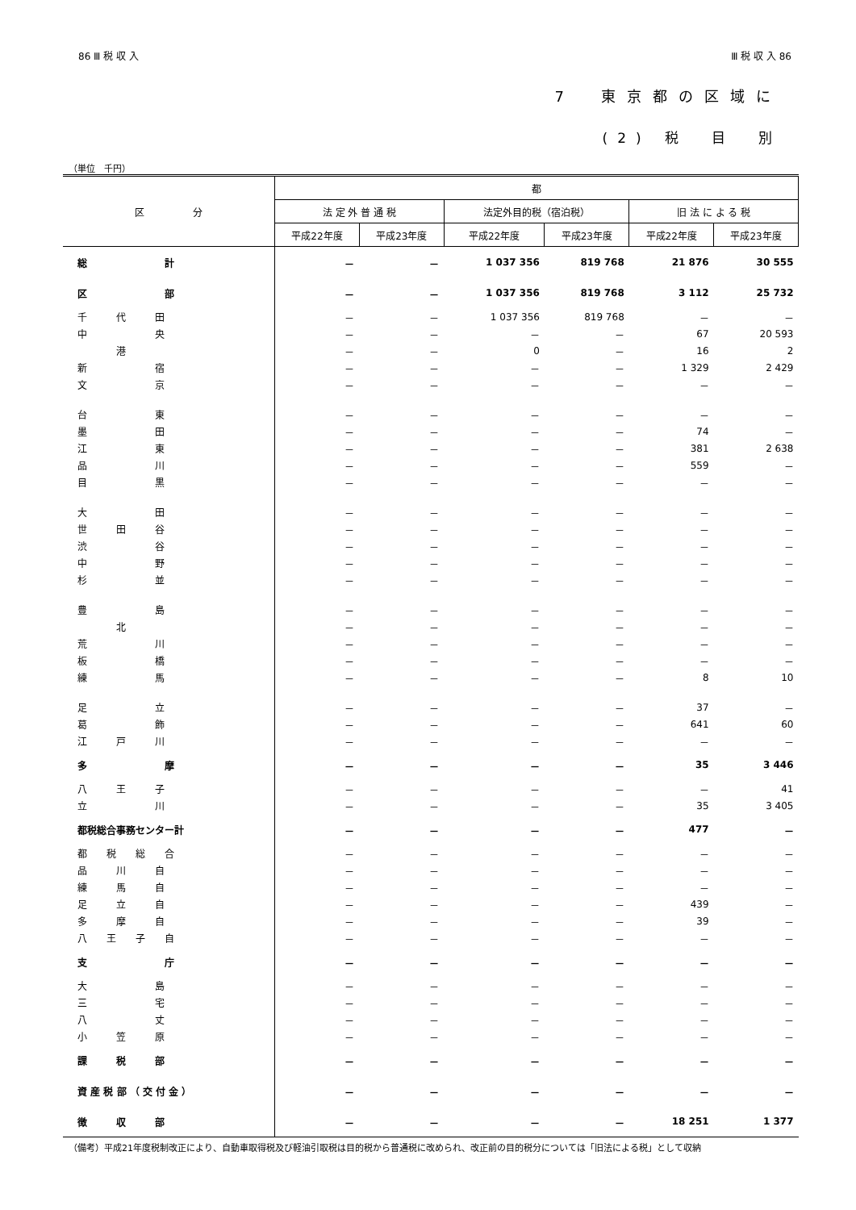86 Ⅲ 税 収 入 Ⅲ 税 収 入 86
7　東京都の区域に
(2) 税　目　別
（単位　千円）
| 区 分 | 都 | | | | | |
| --- | --- | --- | --- | --- | --- | --- |
| | 法 定 外 普 通 税 | | 法定外目的税（宿泊税） | | 旧 法 に よ る 税 | |
| | 平成22年度 | 平成23年度 | 平成22年度 | 平成23年度 | 平成22年度 | 平成23年度 |
| 総 計 | － | － | 1 037 356 | 819 768 | 21 876 | 30 555 |
| 区 部 | － | － | 1 037 356 | 819 768 | 3 112 | 25 732 |
| 千 代 田 | － | － | 1 037 356 | 819 768 | － | － |
| 中 央 | － | － | － | － | 67 | 20 593 |
| 港 | － | － | 0 | － | 16 | 2 |
| 新 宿 | － | － | － | － | 1 329 | 2 429 |
| 文 京 | － | － | － | － | － | － |
| 台 東 | － | － | － | － | － | － |
| 墨 田 | － | － | － | － | 74 | － |
| 江 東 | － | － | － | － | 381 | 2 638 |
| 品 川 | － | － | － | － | 559 | － |
| 目 黒 | － | － | － | － | － | － |
| 大 田 | － | － | － | － | － | － |
| 世 田 谷 | － | － | － | － | － | － |
| 渋 谷 | － | － | － | － | － | － |
| 中 野 | － | － | － | － | － | － |
| 杉 並 | － | － | － | － | － | － |
| 豊 島 | － | － | － | － | － | － |
| 北 | － | － | － | － | － | － |
| 荒 川 | － | － | － | － | － | － |
| 板 橋 | － | － | － | － | － | － |
| 練 馬 | － | － | － | － | 8 | 10 |
| 足 立 | － | － | － | － | 37 | － |
| 葛 飾 | － | － | － | － | 641 | 60 |
| 江 戸 川 | － | － | － | － | － | － |
| 多 摩 | － | － | － | － | 35 | 3 446 |
| 八 王 子 | － | － | － | － | － | 41 |
| 立 川 | － | － | － | － | 35 | 3 405 |
| 都税総合事務センター計 | － | － | － | － | 477 | － |
| 都 税 総 合 | － | － | － | － | － | － |
| 品 川 自 | － | － | － | － | － | － |
| 練 馬 自 | － | － | － | － | － | － |
| 足 立 自 | － | － | － | － | 439 | － |
| 多 摩 自 | － | － | － | － | 39 | － |
| 八 王 子 自 | － | － | － | － | － | － |
| 支 庁 | － | － | － | － | － | － |
| 大 島 | － | － | － | － | － | － |
| 三 宅 | － | － | － | － | － | － |
| 八 丈 | － | － | － | － | － | － |
| 小 笠 原 | － | － | － | － | － | － |
| 課 税 部 | － | － | － | － | － | － |
| 資 産 税 部 （ 交 付 金 ） | － | － | － | － | － | － |
| 徴 収 部 | － | － | － | － | 18 251 | 1 377 |
（備考）平成21年度税制改正により、自動車取得税及び軽油引取税は目的税から普通税に改められ、改正前の目的税分については「旧法による税」として収納